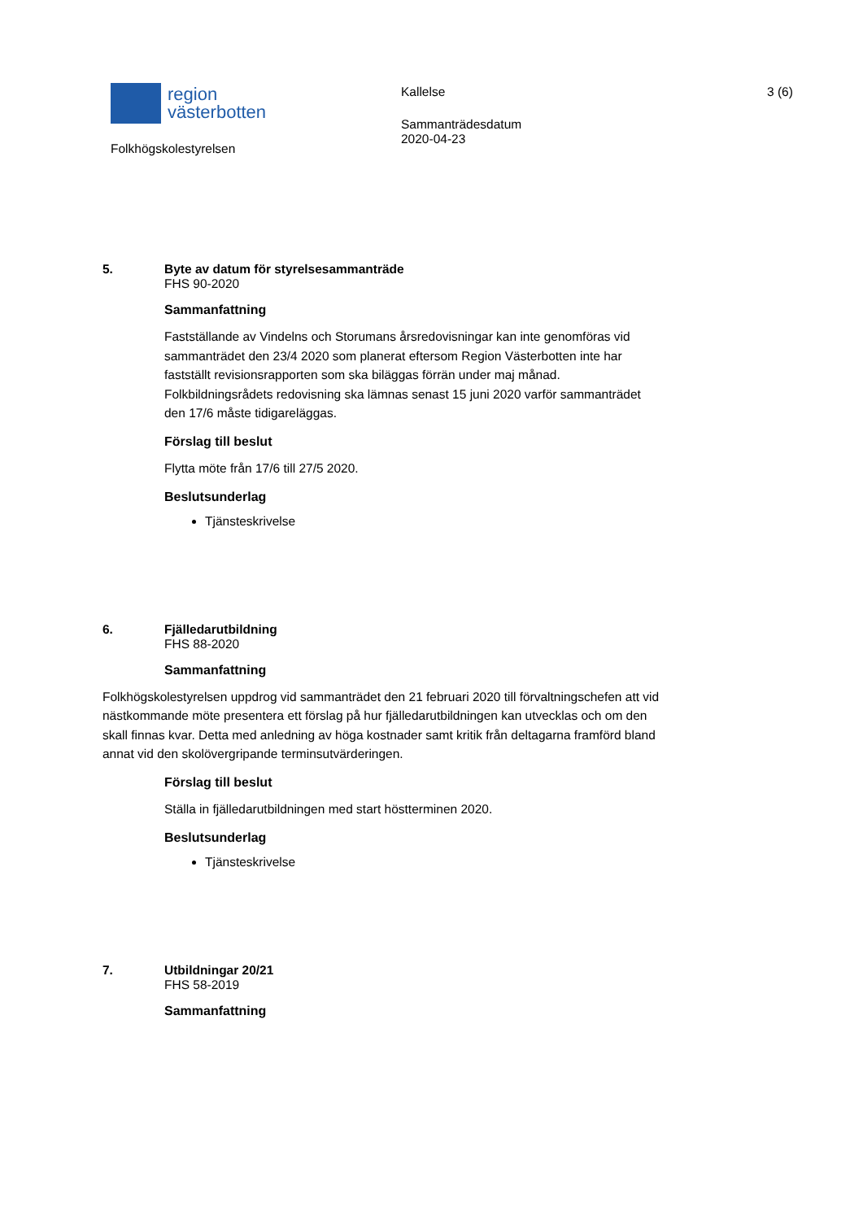region
västerbotten
Folkhögskolestyrelsen
Kallelse
Sammanträdesdatum
2020-04-23
3 (6)
5. Byte av datum för styrelsesammanträde
FHS 90-2020
Sammanfattning
Fastställande av Vindelns och Storumans årsredovisningar kan inte genomföras vid sammanträdet den 23/4 2020 som planerat eftersom Region Västerbotten inte har fastställt revisionsrapporten som ska biläggas förrän under maj månad. Folkbildningsrådets redovisning ska lämnas senast 15 juni 2020 varför sammanträdet den 17/6 måste tidigareläggas.
Förslag till beslut
Flytta möte från 17/6 till 27/5 2020.
Beslutsunderlag
Tjänsteskrivelse
6. Fjälledarutbildning
FHS 88-2020
Sammanfattning
Folkhögskolestyrelsen uppdrog vid sammanträdet den 21 februari 2020 till förvaltningschefen att vid nästkommande möte presentera ett förslag på hur fjälledarutbildningen kan utvecklas och om den skall finnas kvar. Detta med anledning av höga kostnader samt kritik från deltagarna framförd bland annat vid den skolövergripande terminsutvärderingen.
Förslag till beslut
Ställa in fjälledarutbildningen med start höstterminen 2020.
Beslutsunderlag
Tjänsteskrivelse
7. Utbildningar 20/21
FHS 58-2019
Sammanfattning